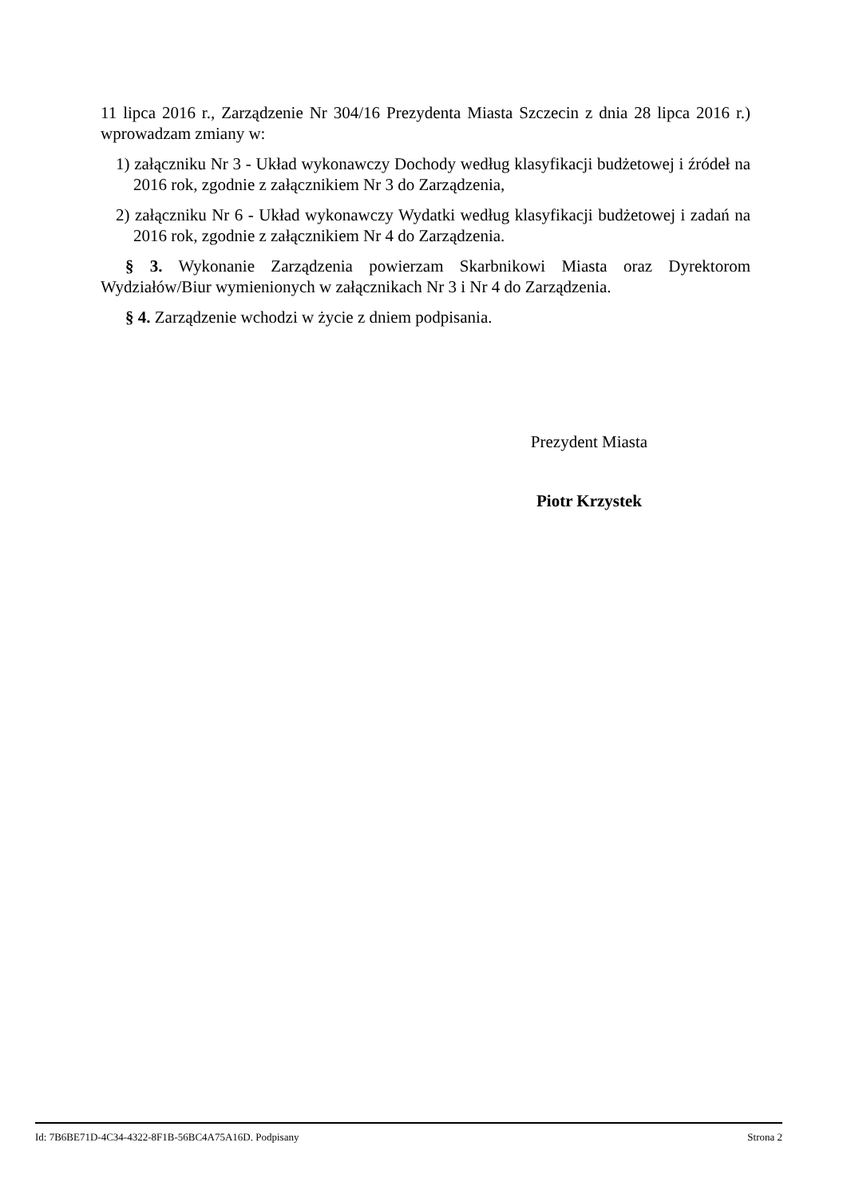11 lipca 2016 r., Zarządzenie Nr 304/16 Prezydenta Miasta Szczecin z dnia 28 lipca 2016 r.) wprowadzam zmiany w:
1) załączniku Nr 3 - Układ wykonawczy Dochody według klasyfikacji budżetowej i źródeł na 2016 rok, zgodnie z załącznikiem Nr 3 do Zarządzenia,
2) załączniku Nr 6 - Układ wykonawczy Wydatki według klasyfikacji budżetowej i zadań na 2016 rok, zgodnie z załącznikiem Nr 4 do Zarządzenia.
§ 3. Wykonanie Zarządzenia powierzam Skarbnikowi Miasta oraz Dyrektorom Wydziałów/Biur wymienionych w załącznikach Nr 3 i Nr 4 do Zarządzenia.
§ 4. Zarządzenie wchodzi w życie z dniem podpisania.
Prezydent Miasta
Piotr Krzystek
Id: 7B6BE71D-4C34-4322-8F1B-56BC4A75A16D. Podpisany Strona 2